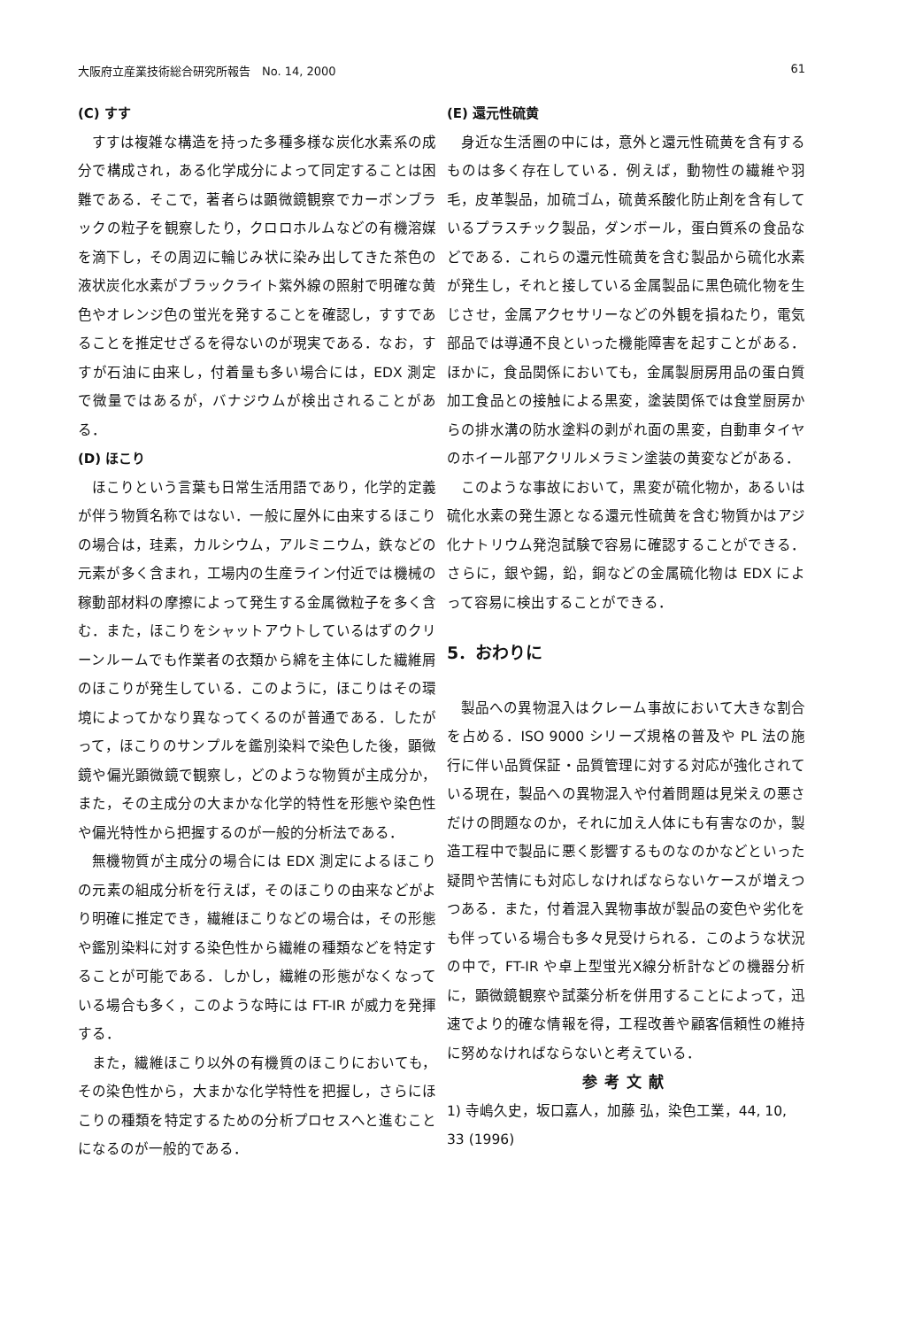大阪府立産業技術総合研究所報告　No. 14, 2000 61
(C) すす
すすは複雑な構造を持った多種多様な炭化水素系の成分で構成され，ある化学成分によって同定することは困難である．そこで，著者らは顕微鏡観察でカーボンブラックの粒子を観察したり，クロロホルムなどの有機溶媒を滴下し，その周辺に輪じみ状に染み出してきた茶色の液状炭化水素がブラックライト紫外線の照射で明確な黄色やオレンジ色の蛍光を発することを確認し，すすであることを推定せざるを得ないのが現実である．なお，すすが石油に由来し，付着量も多い場合には，EDX 測定で微量ではあるが，バナジウムが検出されることがある．
(D) ほこり
ほこりという言葉も日常生活用語であり，化学的定義が伴う物質名称ではない．一般に屋外に由来するほこりの場合は，珪素，カルシウム，アルミニウム，鉄などの元素が多く含まれ，工場内の生産ライン付近では機械の稼動部材料の摩擦によって発生する金属微粒子を多く含む．また，ほこりをシャットアウトしているはずのクリーンルームでも作業者の衣類から綿を主体にした繊維屑のほこりが発生している．このように，ほこりはその環境によってかなり異なってくるのが普通である．したがって，ほこりのサンプルを鑑別染料で染色した後，顕微鏡や偏光顕微鏡で観察し，どのような物質が主成分か，また，その主成分の大まかな化学的特性を形態や染色性や偏光特性から把握するのが一般的分析法である．
無機物質が主成分の場合には EDX 測定によるほこりの元素の組成分析を行えば，そのほこりの由来などがより明確に推定でき，繊維ほこりなどの場合は，その形態や鑑別染料に対する染色性から繊維の種類などを特定することが可能である．しかし，繊維の形態がなくなっている場合も多く，このような時には FT-IR が威力を発揮する．
また，繊維ほこり以外の有機質のほこりにおいても，その染色性から，大まかな化学特性を把握し，さらにほこりの種類を特定するための分析プロセスへと進むことになるのが一般的である．
(E) 還元性硫黄
身近な生活圏の中には，意外と還元性硫黄を含有するものは多く存在している．例えば，動物性の繊維や羽毛，皮革製品，加硫ゴム，硫黄系酸化防止剤を含有しているプラスチック製品，ダンボール，蛋白質系の食品などである．これらの還元性硫黄を含む製品から硫化水素が発生し，それと接している金属製品に黒色硫化物を生じさせ，金属アクセサリーなどの外観を損ねたり，電気部品では導通不良といった機能障害を起すことがある．ほかに，食品関係においても，金属製厨房用品の蛋白質加工食品との接触による黒変，塗装関係では食堂厨房からの排水溝の防水塗料の剥がれ面の黒変，自動車タイヤのホイール部アクリルメラミン塗装の黄変などがある．
このような事故において，黒変が硫化物か，あるいは硫化水素の発生源となる還元性硫黄を含む物質かはアジ化ナトリウム発泡試験で容易に確認することができる．さらに，銀や錫，鉛，銅などの金属硫化物は EDX によって容易に検出することができる．
5．おわりに
製品への異物混入はクレーム事故において大きな割合を占める．ISO 9000 シリーズ規格の普及や PL 法の施行に伴い品質保証・品質管理に対する対応が強化されている現在，製品への異物混入や付着問題は見栄えの悪さだけの問題なのか，それに加え人体にも有害なのか，製造工程中で製品に悪く影響するものなのかなどといった疑問や苦情にも対応しなければならないケースが増えつつある．また，付着混入異物事故が製品の変色や劣化をも伴っている場合も多々見受けられる．このような状況の中で，FT-IR や卓上型蛍光X線分析計などの機器分析に，顕微鏡観察や試薬分析を併用することによって，迅速でより的確な情報を得，工程改善や顧客信頼性の維持に努めなければならないと考えている．
参考文献
1) 寺嶋久史，坂口嘉人，加藤 弘，染色工業，44, 10, 33 (1996)